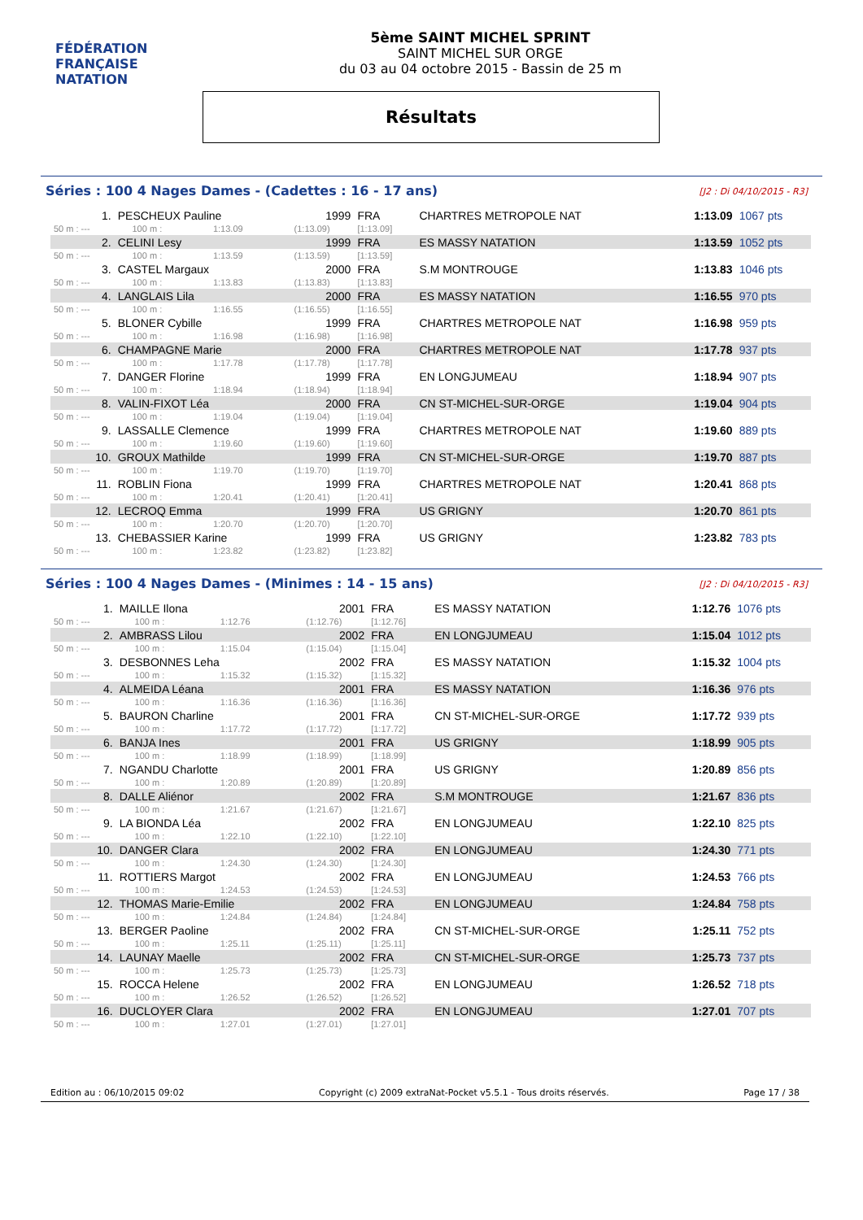FÉDÉRATION FRANÇAISE
NATATION
5ème SAINT MICHEL SPRINT
SAINT MICHEL SUR ORGE
du 03 au 04 octobre 2015 - Bassin de 25 m
Résultats
Séries : 100 4 Nages Dames - (Cadettes : 16 - 17 ans) [J2 : Di 04/10/2015 - R3]
| 1. | PESCHEUX Pauline | | | 1999 | FRA | CHARTRES METROPOLE NAT | 1:13.09 | 1067 pts |
| 50 m : --- | | 100 m : | 1:13.09 | (1:13.09) | [1:13.09] | | | |
| 2. | CELINI Lesy | | | 1999 | FRA | ES MASSY NATATION | 1:13.59 | 1052 pts |
| 50 m : --- | | 100 m : | 1:13.59 | (1:13.59) | [1:13.59] | | | |
| 3. | CASTEL Margaux | | | 2000 | FRA | S.M MONTROUGE | 1:13.83 | 1046 pts |
| 50 m : --- | | 100 m : | 1:13.83 | (1:13.83) | [1:13.83] | | | |
| 4. | LANGLAIS Lila | | | 2000 | FRA | ES MASSY NATATION | 1:16.55 | 970 pts |
| 50 m : --- | | 100 m : | 1:16.55 | (1:16.55) | [1:16.55] | | | |
| 5. | BLONER Cybille | | | 1999 | FRA | CHARTRES METROPOLE NAT | 1:16.98 | 959 pts |
| 50 m : --- | | 100 m : | 1:16.98 | (1:16.98) | [1:16.98] | | | |
| 6. | CHAMPAGNE Marie | | | 2000 | FRA | CHARTRES METROPOLE NAT | 1:17.78 | 937 pts |
| 50 m : --- | | 100 m : | 1:17.78 | (1:17.78) | [1:17.78] | | | |
| 7. | DANGER Florine | | | 1999 | FRA | EN LONGJUMEAU | 1:18.94 | 907 pts |
| 50 m : --- | | 100 m : | 1:18.94 | (1:18.94) | [1:18.94] | | | |
| 8. | VALIN-FIXOT Léa | | | 2000 | FRA | CN ST-MICHEL-SUR-ORGE | 1:19.04 | 904 pts |
| 50 m : --- | | 100 m : | 1:19.04 | (1:19.04) | [1:19.04] | | | |
| 9. | LASSALLE Clemence | | | 1999 | FRA | CHARTRES METROPOLE NAT | 1:19.60 | 889 pts |
| 50 m : --- | | 100 m : | 1:19.60 | (1:19.60) | [1:19.60] | | | |
| 10. | GROUX Mathilde | | | 1999 | FRA | CN ST-MICHEL-SUR-ORGE | 1:19.70 | 887 pts |
| 50 m : --- | | 100 m : | 1:19.70 | (1:19.70) | [1:19.70] | | | |
| 11. | ROBLIN Fiona | | | 1999 | FRA | CHARTRES METROPOLE NAT | 1:20.41 | 868 pts |
| 50 m : --- | | 100 m : | 1:20.41 | (1:20.41) | [1:20.41] | | | |
| 12. | LECROQ Emma | | | 1999 | FRA | US GRIGNY | 1:20.70 | 861 pts |
| 50 m : --- | | 100 m : | 1:20.70 | (1:20.70) | [1:20.70] | | | |
| 13. | CHEBASSIER Karine | | | 1999 | FRA | US GRIGNY | 1:23.82 | 783 pts |
| 50 m : --- | | 100 m : | 1:23.82 | (1:23.82) | [1:23.82] | | | |
Séries : 100 4 Nages Dames - (Minimes : 14 - 15 ans) [J2 : Di 04/10/2015 - R3]
| 1. | MAILLE Ilona | | | 2001 | FRA | ES MASSY NATATION | 1:12.76 | 1076 pts |
| 50 m : --- | | 100 m : | 1:12.76 | (1:12.76) | [1:12.76] | | | |
| 2. | AMBRASS Lilou | | | 2002 | FRA | EN LONGJUMEAU | 1:15.04 | 1012 pts |
| 50 m : --- | | 100 m : | 1:15.04 | (1:15.04) | [1:15.04] | | | |
| 3. | DESBONNES Leha | | | 2002 | FRA | ES MASSY NATATION | 1:15.32 | 1004 pts |
| 50 m : --- | | 100 m : | 1:15.32 | (1:15.32) | [1:15.32] | | | |
| 4. | ALMEIDA Léana | | | 2001 | FRA | ES MASSY NATATION | 1:16.36 | 976 pts |
| 50 m : --- | | 100 m : | 1:16.36 | (1:16.36) | [1:16.36] | | | |
| 5. | BAURON Charline | | | 2001 | FRA | CN ST-MICHEL-SUR-ORGE | 1:17.72 | 939 pts |
| 50 m : --- | | 100 m : | 1:17.72 | (1:17.72) | [1:17.72] | | | |
| 6. | BANJA Ines | | | 2001 | FRA | US GRIGNY | 1:18.99 | 905 pts |
| 50 m : --- | | 100 m : | 1:18.99 | (1:18.99) | [1:18.99] | | | |
| 7. | NGANDU Charlotte | | | 2001 | FRA | US GRIGNY | 1:20.89 | 856 pts |
| 50 m : --- | | 100 m : | 1:20.89 | (1:20.89) | [1:20.89] | | | |
| 8. | DALLE Aliénor | | | 2002 | FRA | S.M MONTROUGE | 1:21.67 | 836 pts |
| 50 m : --- | | 100 m : | 1:21.67 | (1:21.67) | [1:21.67] | | | |
| 9. | LA BIONDA Léa | | | 2002 | FRA | EN LONGJUMEAU | 1:22.10 | 825 pts |
| 50 m : --- | | 100 m : | 1:22.10 | (1:22.10) | [1:22.10] | | | |
| 10. | DANGER Clara | | | 2002 | FRA | EN LONGJUMEAU | 1:24.30 | 771 pts |
| 50 m : --- | | 100 m : | 1:24.30 | (1:24.30) | [1:24.30] | | | |
| 11. | ROTTIERS Margot | | | 2002 | FRA | EN LONGJUMEAU | 1:24.53 | 766 pts |
| 50 m : --- | | 100 m : | 1:24.53 | (1:24.53) | [1:24.53] | | | |
| 12. | THOMAS Marie-Emilie | | | 2002 | FRA | EN LONGJUMEAU | 1:24.84 | 758 pts |
| 50 m : --- | | 100 m : | 1:24.84 | (1:24.84) | [1:24.84] | | | |
| 13. | BERGER Paoline | | | 2002 | FRA | CN ST-MICHEL-SUR-ORGE | 1:25.11 | 752 pts |
| 50 m : --- | | 100 m : | 1:25.11 | (1:25.11) | [1:25.11] | | | |
| 14. | LAUNAY Maelle | | | 2002 | FRA | CN ST-MICHEL-SUR-ORGE | 1:25.73 | 737 pts |
| 50 m : --- | | 100 m : | 1:25.73 | (1:25.73) | [1:25.73] | | | |
| 15. | ROCCA Helene | | | 2002 | FRA | EN LONGJUMEAU | 1:26.52 | 718 pts |
| 50 m : --- | | 100 m : | 1:26.52 | (1:26.52) | [1:26.52] | | | |
| 16. | DUCLOYER Clara | | | 2002 | FRA | EN LONGJUMEAU | 1:27.01 | 707 pts |
| 50 m : --- | | 100 m : | 1:27.01 | (1:27.01) | [1:27.01] | | | |
Edition au : 06/10/2015 09:02 Copyright (c) 2009 extraNat-Pocket v5.5.1 - Tous droits réservés. Page 17 / 38